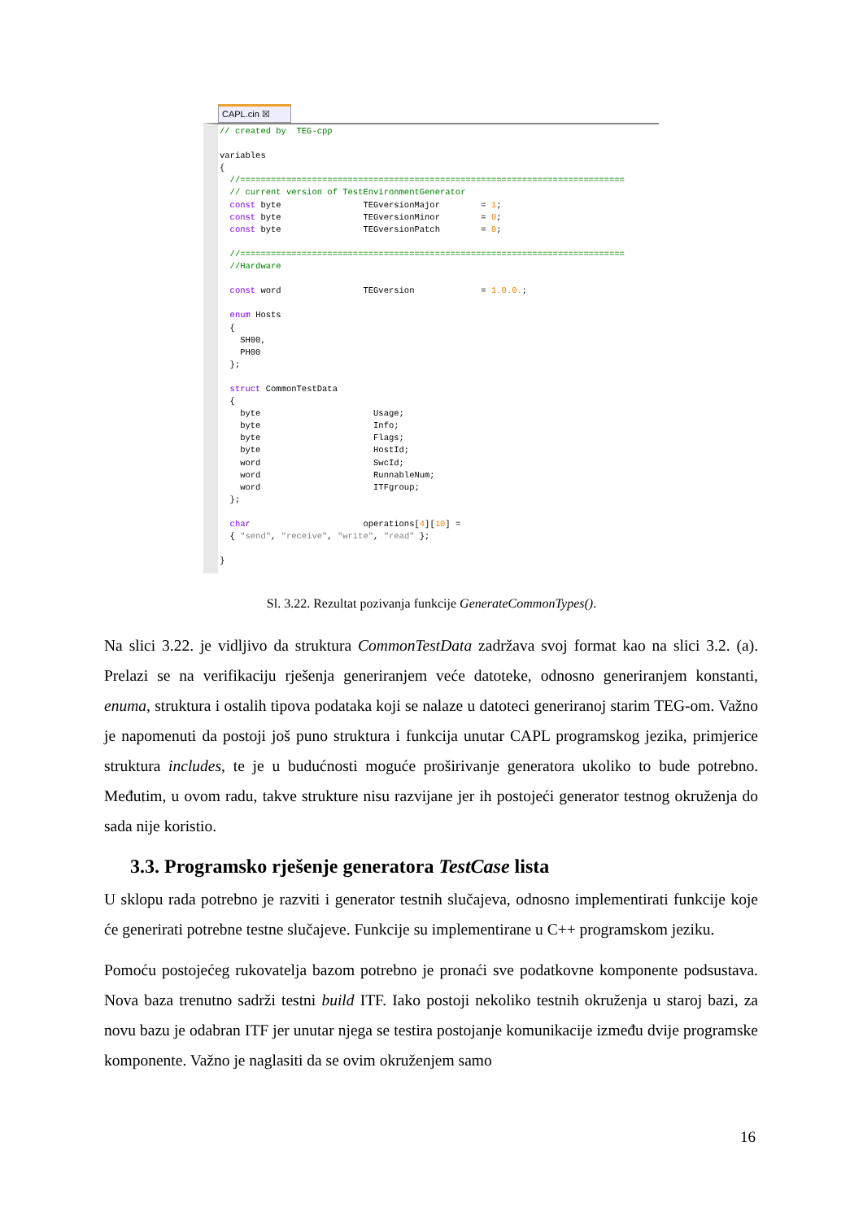CAPL.cin ☒
// created by TEG-cpp variables { //=========================================================================== // current version of TestEnvironmentGenerator const byte TEGversionMajor = 1; const byte TEGversionMinor = 0; const byte TEGversionPatch = 0; //=========================================================================== //Hardware const word TEGversion = 1.0.0.; enum Hosts { SH00, PH00 }; struct CommonTestData { byte Usage; byte Info; byte Flags; byte HostId; word SwcId; word RunnableNum; word ITFgroup; }; char operations[4][10] = { "send", "receive", "write", "read" }; }
Sl. 3.22. Rezultat pozivanja funkcije GenerateCommonTypes().
Na slici 3.22. je vidljivo da struktura CommonTestData zadržava svoj format kao na slici 3.2. (a). Prelazi se na verifikaciju rješenja generiranjem veće datoteke, odnosno generiranjem konstanti, enuma, struktura i ostalih tipova podataka koji se nalaze u datoteci generiranoj starim TEG-om. Važno je napomenuti da postoji još puno struktura i funkcija unutar CAPL programskog jezika, primjerice struktura includes, te je u budućnosti moguće proširivanje generatora ukoliko to bude potrebno. Međutim, u ovom radu, takve strukture nisu razvijane jer ih postojeći generator testnog okruženja do sada nije koristio.
3.3. Programsko rješenje generatora TestCase lista
U sklopu rada potrebno je razviti i generator testnih slučajeva, odnosno implementirati funkcije koje će generirati potrebne testne slučajeve. Funkcije su implementirane u C++ programskom jeziku.
Pomoću postojećeg rukovatelja bazom potrebno je pronaći sve podatkovne komponente podsustava. Nova baza trenutno sadrži testni build ITF. Iako postoji nekoliko testnih okruženja u staroj bazi, za novu bazu je odabran ITF jer unutar njega se testira postojanje komunikacije između dvije programske komponente. Važno je naglasiti da se ovim okruženjem samo
16